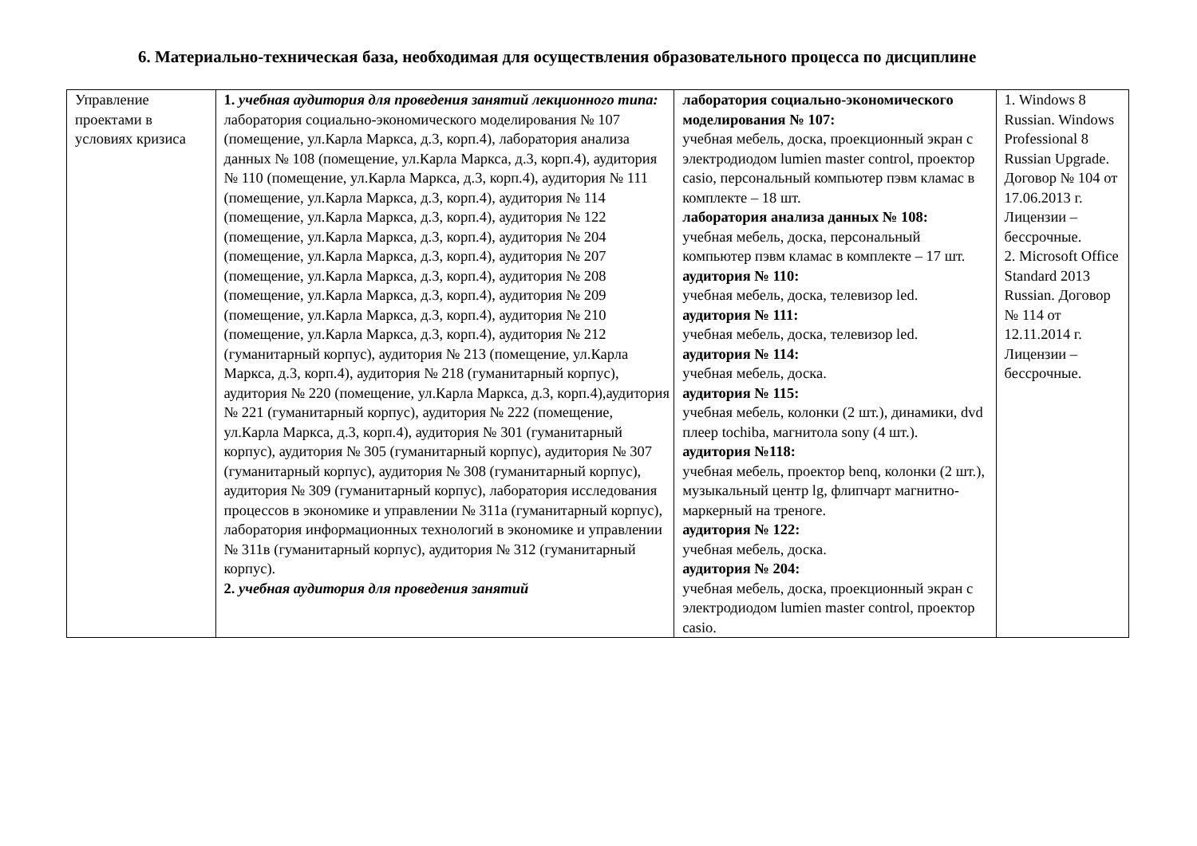6. Материально-техническая база, необходимая для осуществления образовательного процесса по дисциплине
| Управление проектами в условиях кризиса | 1. учебная аудитория для проведения занятий лекционного типа: лаборатория социально-экономического моделирования № 107 (помещение, ул.Карла Маркса, д.3, корп.4), лаборатория анализа данных № 108 (помещение, ул.Карла Маркса, д.3, корп.4), аудитория № 110 (помещение, ул.Карла Маркса, д.3, корп.4), аудитория № 111 (помещение, ул.Карла Маркса, д.3, корп.4), аудитория № 114 (помещение, ул.Карла Маркса, д.3, корп.4), аудитория № 122 (помещение, ул.Карла Маркса, д.3, корп.4), аудитория № 204 (помещение, ул.Карла Маркса, д.3, корп.4), аудитория № 207 (помещение, ул.Карла Маркса, д.3, корп.4), аудитория № 208 (помещение, ул.Карла Маркса, д.3, корп.4), аудитория № 209 (помещение, ул.Карла Маркса, д.3, корп.4), аудитория № 210 (помещение, ул.Карла Маркса, д.3, корп.4), аудитория № 212 (гуманитарный корпус), аудитория № 213 (помещение, ул.Карла Маркса, д.3, корп.4), аудитория № 218 (гуманитарный корпус), аудитория № 220 (помещение, ул.Карла Маркса, д.3, корп.4),аудитория № 221 (гуманитарный корпус), аудитория № 222 (помещение, ул.Карла Маркса, д.3, корп.4), аудитория № 301 (гуманитарный корпус), аудитория № 305 (гуманитарный корпус), аудитория № 307 (гуманитарный корпус), аудитория № 308 (гуманитарный корпус), аудитория № 309 (гуманитарный корпус), лаборатория исследования процессов в экономике и управлении № 311а (гуманитарный корпус), лаборатория информационных технологий в экономике и управлении № 311в (гуманитарный корпус), аудитория № 312 (гуманитарный корпус). 2. учебная аудитория для проведения занятий | лаборатория социально-экономического моделирования № 107: учебная мебель, доска, проекционный экран с электродиодом lumien master control, проектор casio, персональный компьютер пэвм кламас в комплекте – 18 шт. лаборатория анализа данных № 108: учебная мебель, доска, персональный компьютер пэвм кламас в комплекте – 17 шт. аудитория № 110: учебная мебель, доска, телевизор led. аудитория № 111: учебная мебель, доска, телевизор led. аудитория № 114: учебная мебель, доска. аудитория № 115: учебная мебель, колонки (2 шт.), динамики, dvd плеер tochiba, магнитола sony (4 шт.). аудитория №118: учебная мебель, проектор benq, колонки (2 шт.), музыкальный центр lg, флипчарт магнитно-маркерный на треноге. аудитория № 122: учебная мебель, доска. аудитория № 204: учебная мебель, доска, проекционный экран с электродиодом lumien master control, проектор casio. | 1. Windows 8 Russian. Windows Professional 8 Russian Upgrade. Договор № 104 от 17.06.2013 г. Лицензии – бессрочные. 2. Microsoft Office Standard 2013 Russian. Договор № 114 от 12.11.2014 г. Лицензии – бессрочные. |